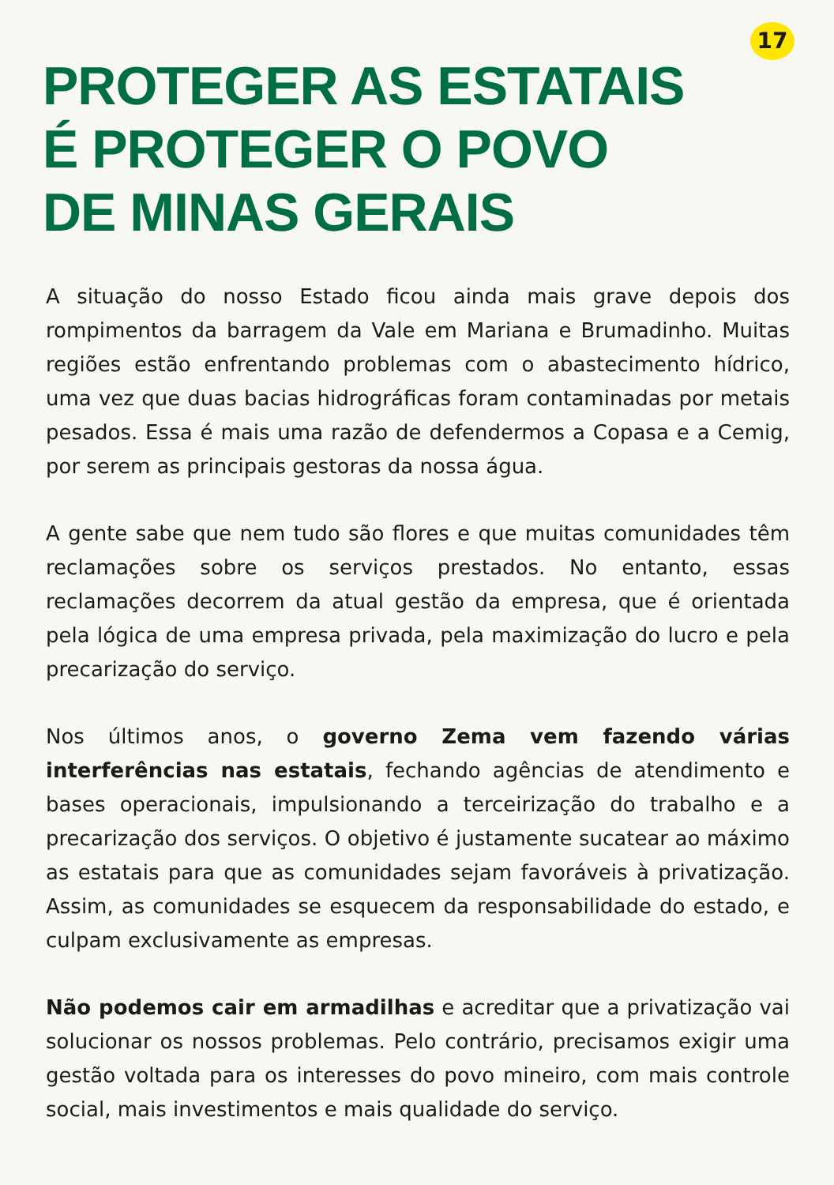17
PROTEGER AS ESTATAIS
É PROTEGER O POVO
DE MINAS GERAIS
A situação do nosso Estado ficou ainda mais grave depois dos rompimentos da barragem da Vale em Mariana e Brumadinho. Muitas regiões estão enfrentando problemas com o abastecimento hídrico, uma vez que duas bacias hidrográficas foram contaminadas por metais pesados. Essa é mais uma razão de defendermos a Copasa e a Cemig, por serem as principais gestoras da nossa água.
A gente sabe que nem tudo são flores e que muitas comunidades têm reclamações sobre os serviços prestados. No entanto, essas reclamações decorrem da atual gestão da empresa, que é orientada pela lógica de uma empresa privada, pela maximização do lucro e pela precarização do serviço.
Nos últimos anos, o governo Zema vem fazendo várias interferências nas estatais, fechando agências de atendimento e bases operacionais, impulsionando a terceirização do trabalho e a precarização dos serviços. O objetivo é justamente sucatear ao máximo as estatais para que as comunidades sejam favoráveis à privatização. Assim, as comunidades se esquecem da responsabilidade do estado, e culpam exclusivamente as empresas.
Não podemos cair em armadilhas e acreditar que a privatização vai solucionar os nossos problemas. Pelo contrário, precisamos exigir uma gestão voltada para os interesses do povo mineiro, com mais controle social, mais investimentos e mais qualidade do serviço.